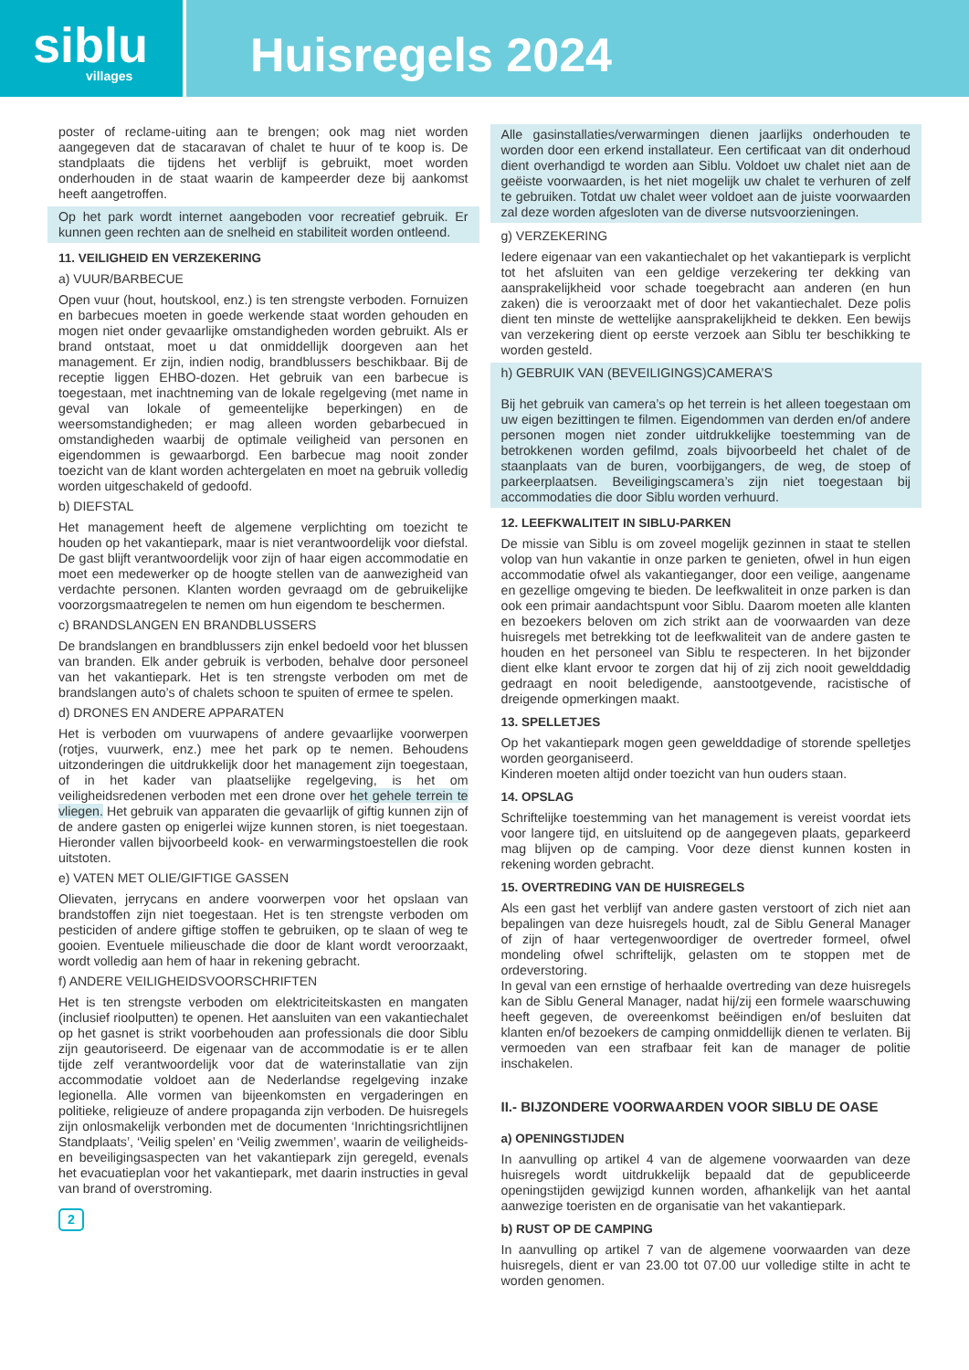siblu
villages
Huisregels 2024
poster of reclame-uiting aan te brengen; ook mag niet worden aangegeven dat de stacaravan of chalet te huur of te koop is. De standplaats die tijdens het verblijf is gebruikt, moet worden onderhouden in de staat waarin de kampeerder deze bij aankomst heeft aangetroffen.
Op het park wordt internet aangeboden voor recreatief gebruik. Er kunnen geen rechten aan de snelheid en stabiliteit worden ontleend.
11. VEILIGHEID EN VERZEKERING
a) VUUR/BARBECUE
Open vuur (hout, houtskool, enz.) is ten strengste verboden. Fornuizen en barbecues moeten in goede werkende staat worden gehouden en mogen niet onder gevaarlijke omstandigheden worden gebruikt. Als er brand ontstaat, moet u dat onmiddellijk doorgeven aan het management. Er zijn, indien nodig, brandblussers beschikbaar. Bij de receptie liggen EHBO-dozen. Het gebruik van een barbecue is toegestaan, met inachtneming van de lokale regelgeving (met name in geval van lokale of gemeentelijke beperkingen) en de weersomstandigheden; er mag alleen worden gebarbecued in omstandigheden waarbij de optimale veiligheid van personen en eigendommen is gewaarborgd. Een barbecue mag nooit zonder toezicht van de klant worden achtergelaten en moet na gebruik volledig worden uitgeschakeld of gedoofd.
b) DIEFSTAL
Het management heeft de algemene verplichting om toezicht te houden op het vakantiepark, maar is niet verantwoordelijk voor diefstal. De gast blijft verantwoordelijk voor zijn of haar eigen accommodatie en moet een medewerker op de hoogte stellen van de aanwezigheid van verdachte personen. Klanten worden gevraagd om de gebruikelijke voorzorgsmaatregelen te nemen om hun eigendom te beschermen.
c) BRANDSLANGEN EN BRANDBLUSSERS
De brandslangen en brandblussers zijn enkel bedoeld voor het blussen van branden. Elk ander gebruik is verboden, behalve door personeel van het vakantiepark. Het is ten strengste verboden om met de brandslangen auto’s of chalets schoon te spuiten of ermee te spelen.
d) DRONES EN ANDERE APPARATEN
Het is verboden om vuurwapens of andere gevaarlijke voorwerpen (rotjes, vuurwerk, enz.) mee het park op te nemen. Behoudens uitzonderingen die uitdrukkelijk door het management zijn toegestaan, of in het kader van plaatselijke regelgeving, is het om veiligheidsredenen verboden met een drone over het gehele terrein te vliegen. Het gebruik van apparaten die gevaarlijk of giftig kunnen zijn of de andere gasten op enigerlei wijze kunnen storen, is niet toegestaan. Hieronder vallen bijvoorbeeld kook- en verwarmingstoestellen die rook uitstoten.
e) VATEN MET OLIE/GIFTIGE GASSEN
Olievaten, jerrycans en andere voorwerpen voor het opslaan van brandstoffen zijn niet toegestaan. Het is ten strengste verboden om pesticiden of andere giftige stoffen te gebruiken, op te slaan of weg te gooien. Eventuele milieuschade die door de klant wordt veroorzaakt, wordt volledig aan hem of haar in rekening gebracht.
f) ANDERE VEILIGHEIDSVOORSCHRIFTEN
Het is ten strengste verboden om elektriciteitskasten en mangaten (inclusief rioolputten) te openen. Het aansluiten van een vakantiechalet op het gasnet is strikt voorbehouden aan professionals die door Siblu zijn geautoriseerd. De eigenaar van de accommodatie is er te allen tijde zelf verantwoordelijk voor dat de waterinstallatie van zijn accommodatie voldoet aan de Nederlandse regelgeving inzake legionella. Alle vormen van bijeenkomsten en vergaderingen en politieke, religieuze of andere propaganda zijn verboden. De huisregels zijn onlosmakelijk verbonden met de documenten ‘Inrichtingsrichtlijnen Standplaats’, ‘Veilig spelen’ en ‘Veilig zwemmen’, waarin de veiligheids- en beveiligingsaspecten van het vakantiepark zijn geregeld, evenals het evacuatieplan voor het vakantiepark, met daarin instructies in geval van brand of overstroming.
2
Alle gasinstallaties/verwarmingen dienen jaarlijks onderhouden te worden door een erkend installateur. Een certificaat van dit onderhoud dient overhandigd te worden aan Siblu. Voldoet uw chalet niet aan de geëiste voorwaarden, is het niet mogelijk uw chalet te verhuren of zelf te gebruiken. Totdat uw chalet weer voldoet aan de juiste voorwaarden zal deze worden afgesloten van de diverse nutsvoorzieningen.
g) VERZEKERING
Iedere eigenaar van een vakantiechalet op het vakantiepark is verplicht tot het afsluiten van een geldige verzekering ter dekking van aansprakelijkheid voor schade toegebracht aan anderen (en hun zaken) die is veroorzaakt met of door het vakantiechalet. Deze polis dient ten minste de wettelijke aansprakelijkheid te dekken. Een bewijs van verzekering dient op eerste verzoek aan Siblu ter beschikking te worden gesteld.
h) GEBRUIK VAN (BEVEILIGINGS)CAMERA’S
Bij het gebruik van camera’s op het terrein is het alleen toegestaan om uw eigen bezittingen te filmen. Eigendommen van derden en/of andere personen mogen niet zonder uitdrukkelijke toestemming van de betrokkenen worden gefilmd, zoals bijvoorbeeld het chalet of de staanplaats van de buren, voorbijgangers, de weg, de stoep of parkeerplaatsen. Beveiligingscamera’s zijn niet toegestaan bij accommodaties die door Siblu worden verhuurd.
12. LEEFKWALITEIT IN SIBLU-PARKEN
De missie van Siblu is om zoveel mogelijk gezinnen in staat te stellen volop van hun vakantie in onze parken te genieten, ofwel in hun eigen accommodatie ofwel als vakantieganger, door een veilige, aangename en gezellige omgeving te bieden. De leefkwaliteit in onze parken is dan ook een primair aandachtspunt voor Siblu. Daarom moeten alle klanten en bezoekers beloven om zich strikt aan de voorwaarden van deze huisregels met betrekking tot de leefkwaliteit van de andere gasten te houden en het personeel van Siblu te respecteren. In het bijzonder dient elke klant ervoor te zorgen dat hij of zij zich nooit gewelddadig gedraagt en nooit beledigende, aanstootgevende, racistische of dreigende opmerkingen maakt.
13. SPELLETJES
Op het vakantiepark mogen geen gewelddadige of storende spelletjes worden georganiseerd.
Kinderen moeten altijd onder toezicht van hun ouders staan.
14. OPSLAG
Schriftelijke toestemming van het management is vereist voordat iets voor langere tijd, en uitsluitend op de aangegeven plaats, geparkeerd mag blijven op de camping. Voor deze dienst kunnen kosten in rekening worden gebracht.
15. OVERTREDING VAN DE HUISREGELS
Als een gast het verblijf van andere gasten verstoort of zich niet aan bepalingen van deze huisregels houdt, zal de Siblu General Manager of zijn of haar vertegenwoordiger de overtreder formeel, ofwel mondeling ofwel schriftelijk, gelasten om te stoppen met de ordeverstoring.
In geval van een ernstige of herhaalde overtreding van deze huisregels kan de Siblu General Manager, nadat hij/zij een formele waarschuwing heeft gegeven, de overeenkomst beëindigen en/of besluiten dat klanten en/of bezoekers de camping onmiddellijk dienen te verlaten. Bij vermoeden van een strafbaar feit kan de manager de politie inschakelen.
II.- BIJZONDERE VOORWAARDEN VOOR SIBLU DE OASE
a) OPENINGSTIJDEN
In aanvulling op artikel 4 van de algemene voorwaarden van deze huisregels wordt uitdrukkelijk bepaald dat de gepubliceerde openingstijden gewijzigd kunnen worden, afhankelijk van het aantal aanwezige toeristen en de organisatie van het vakantiepark.
b) RUST OP DE CAMPING
In aanvulling op artikel 7 van de algemene voorwaarden van deze huisregels, dient er van 23.00 tot 07.00 uur volledige stilte in acht te worden genomen.